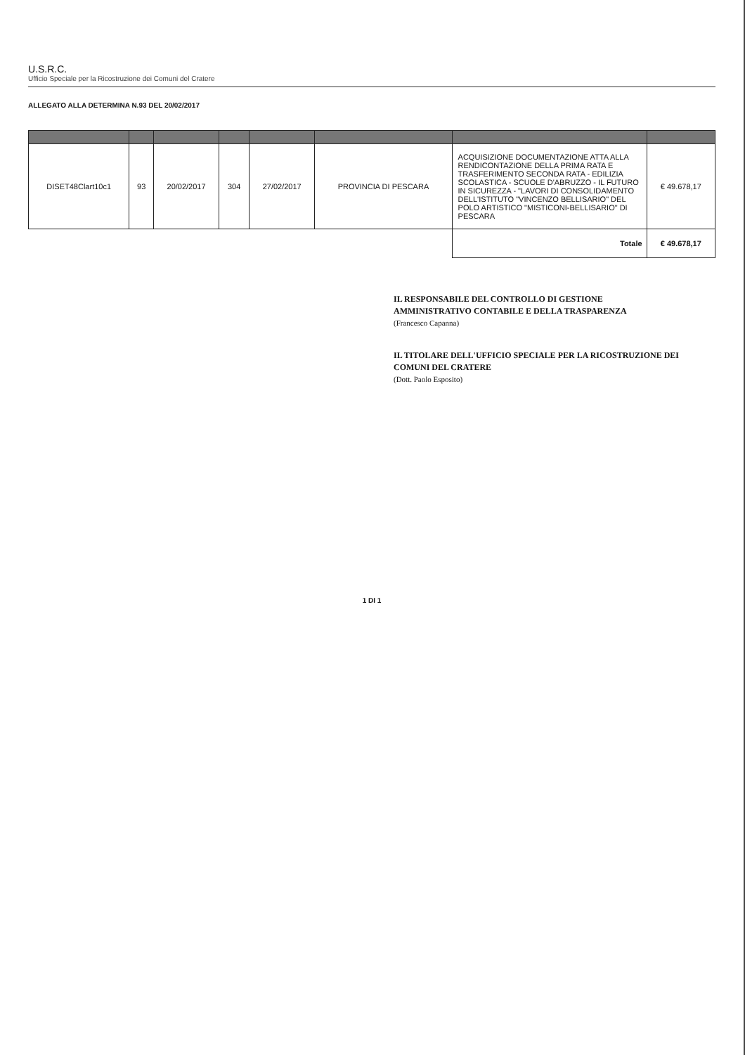U.S.R.C.
Ufficio Speciale per la Ricostruzione dei Comuni del Cratere
ALLEGATO ALLA DETERMINA N.93 DEL 20/02/2017
| DISET48Clart10c1 | 93 | 20/02/2017 | 304 | 27/02/2017 | PROVINCIA DI PESCARA | ACQUISIZIONE DOCUMENTAZIONE ATTA ALLA RENDICONTAZIONE DELLA PRIMA RATA E TRASFERIMENTO SECONDA RATA - EDILIZIA SCOLASTICA - SCUOLE D'ABRUZZO - IL FUTURO IN SICUREZZA - "LAVORI DI CONSOLIDAMENTO DELL'ISTITUTO "VINCENZO BELLISARIO" DEL POLO ARTISTICO "MISTICONI-BELLISARIO" DI PESCARA | € 49.678,17 |
| | | | | | | Totale | € 49.678,17 |
IL RESPONSABILE DEL CONTROLLO DI GESTIONE
AMMINISTRATIVO CONTABILE E DELLA TRASPARENZA
(Francesco Capanna)
IL TITOLARE DELL'UFFICIO SPECIALE PER LA RICOSTRUZIONE DEI
COMUNI DEL CRATERE
(Dott. Paolo Esposito)
1 DI 1